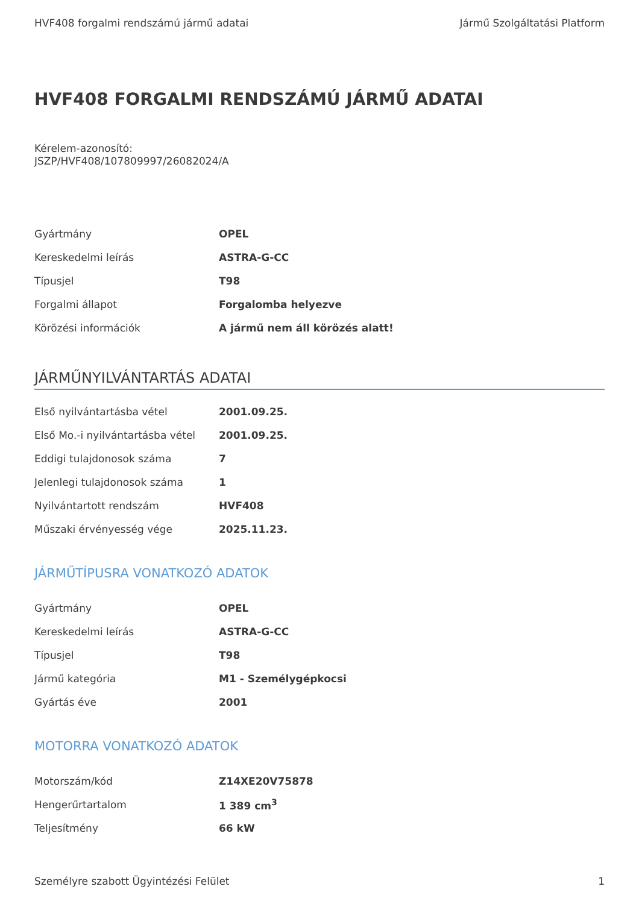HVF408 forgalmi rendszámú jármű adatai Jármű Szolgáltatási Platform
HVF408 FORGALMI RENDSZÁMÚ JÁRMŰ ADATAI
Kérelem-azonosító:
JSZP/HVF408/107809997/26082024/A
| Gyártmány | OPEL |
| Kereskedelmi leírás | ASTRA-G-CC |
| Típusjel | T98 |
| Forgalmi állapot | Forgalomba helyezve |
| Körözési információk | A jármű nem áll körözés alatt! |
JÁRMŰNYILVÁNTARTÁS ADATAI
| Első nyilvántartásba vétel | 2001.09.25. |
| Első Mo.-i nyilvántartásba vétel | 2001.09.25. |
| Eddigi tulajdonosok száma | 7 |
| Jelenlegi tulajdonosok száma | 1 |
| Nyilvántartott rendszám | HVF408 |
| Műszaki érvényesség vége | 2025.11.23. |
JÁRMŰTÍPUSRA VONATKOZÓ ADATOK
| Gyártmány | OPEL |
| Kereskedelmi leírás | ASTRA-G-CC |
| Típusjel | T98 |
| Jármű kategória | M1 - Személygépkocsi |
| Gyártás éve | 2001 |
MOTORRA VONATKOZÓ ADATOK
| Motorszám/kód | Z14XE20V75878 |
| Hengerűrtartalom | 1 389 cm<sup>3</sup> |
| Teljesítmény | 66 kW |
Személyre szabott Ügyintézési Felület 1